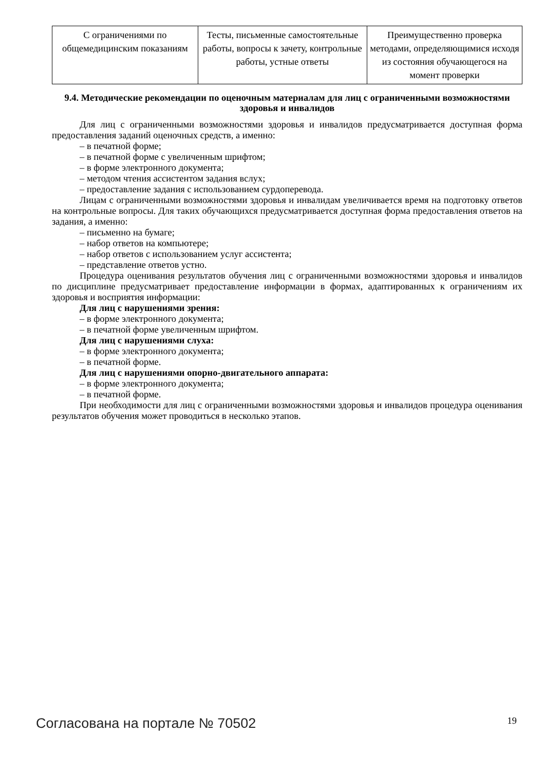| С ограничениями по общемедицинским показаниям | Тесты, письменные самостоятельные работы, вопросы к зачету, контрольные работы, устные ответы | Преимущественно проверка методами, определяющимися исходя из состояния обучающегося на момент проверки |
9.4. Методические рекомендации по оценочным материалам для лиц с ограниченными возможностями здоровья и инвалидов
Для лиц с ограниченными возможностями здоровья и инвалидов предусматривается доступная форма предоставления заданий оценочных средств, а именно:
– в печатной форме;
– в печатной форме с увеличенным шрифтом;
– в форме электронного документа;
– методом чтения ассистентом задания вслух;
– предоставление задания с использованием сурдоперевода.
Лицам с ограниченными возможностями здоровья и инвалидам увеличивается время на подготовку ответов на контрольные вопросы. Для таких обучающихся предусматривается доступная форма предоставления ответов на задания, а именно:
– письменно на бумаге;
– набор ответов на компьютере;
– набор ответов с использованием услуг ассистента;
– представление ответов устно.
Процедура оценивания результатов обучения лиц с ограниченными возможностями здоровья и инвалидов по дисциплине предусматривает предоставление информации в формах, адаптированных к ограничениям их здоровья и восприятия информации:
Для лиц с нарушениями зрения:
– в форме электронного документа;
– в печатной форме увеличенным шрифтом.
Для лиц с нарушениями слуха:
– в форме электронного документа;
– в печатной форме.
Для лиц с нарушениями опорно-двигательного аппарата:
– в форме электронного документа;
– в печатной форме.
При необходимости для лиц с ограниченными возможностями здоровья и инвалидов процедура оценивания результатов обучения может проводиться в несколько этапов.
Согласована на портале № 70502 19